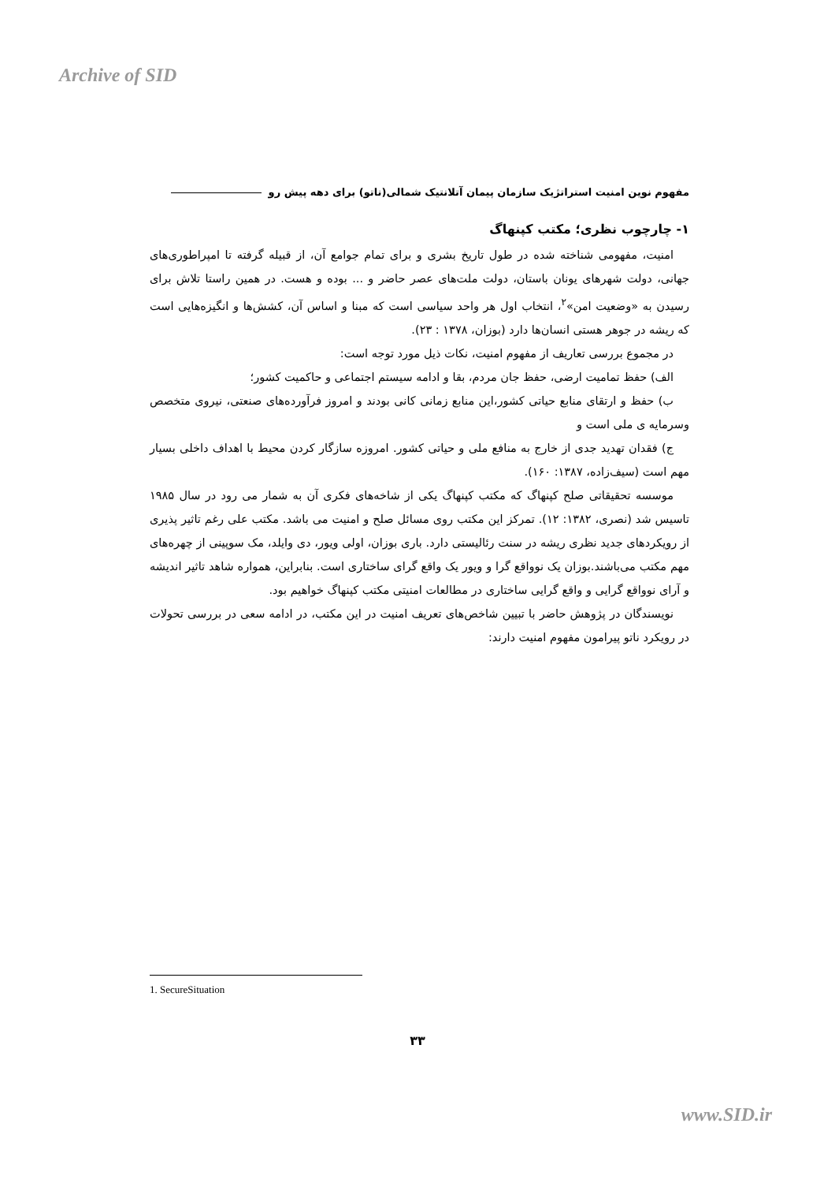Archive of SID
مفهوم نوین امنیت استراتژیک سازمان پیمان آتلانتیک شمالی(ناتو) برای دهه پیش رو
۱- چارچوب نظری؛ مکتب کپنهاگ
امنیت، مفهومی شناخته شده در طول تاریخ بشری و برای تمام جوامع آن، از قبیله گرفته تا امپراطوری‌های جهانی، دولت شهرهای یونان باستان، دولت ملت‌های عصر حاضر و ... بوده و هست. در همین راستا تلاش برای رسیدن به «وضعیت امن»<sup>۲</sup>، انتخاب اول هر واحد سیاسی است که مبنا و اساس آن، کشش‌ها و انگیزه‌هایی است که ریشه در جوهر هستی انسان‌ها دارد (بوزان، ۱۳۷۸ : ۲۳).
در مجموع بررسی تعاریف از مفهوم امنیت، نکات ذیل مورد توجه است:
الف) حفظ تمامیت ارضی، حفظ جان مردم، بقا و ادامه سیستم اجتماعی و حاکمیت کشور؛
ب) حفظ و ارتقای منابع حیاتی کشور،این منابع زمانی کانی بودند و امروز فرآورده‌های صنعتی، نیروی متخصص وسرمایه ی ملی است و
ج) فقدان تهدید جدی از خارج به منافع ملی و حیاتی کشور. امروزه سازگار کردن محیط با اهداف داخلی بسیار مهم است (سیف‌زاده، ۱۳۸۷: ۱۶۰).
موسسه تحقیقاتی صلح کپنهاگ که مکتب کپنهاگ یکی از شاخه‌های فکری آن به شمار می رود در سال ۱۹۸۵ تاسیس شد (نصری، ۱۳۸۲: ۱۲). تمرکز این مکتب روی مسائل صلح و امنیت می باشد. مکتب علی رغم تاثیر پذیری از رویکردهای جدید نظری ریشه در سنت رئالیستی دارد. باری بوزان، اولی ویور، دی وایلد، مک سوپینی از چهره‌های مهم مکتب می‌باشند.بوزان یک نوواقع گرا و ویور یک واقع گرای ساختاری است. بنابراین، همواره شاهد تاثیر اندیشه و آرای نوواقع گرایی و واقع گرایی ساختاری در مطالعات امنیتی مکتب کپنهاگ خواهیم بود.
نویسندگان در پژوهش حاضر با تبیین شاخص‌های تعریف امنیت در این مکتب، در ادامه سعی در بررسی تحولات در رویکرد ناتو پیرامون مفهوم امنیت دارند:
1. SecureSituation
۳۳
www.SID.ir